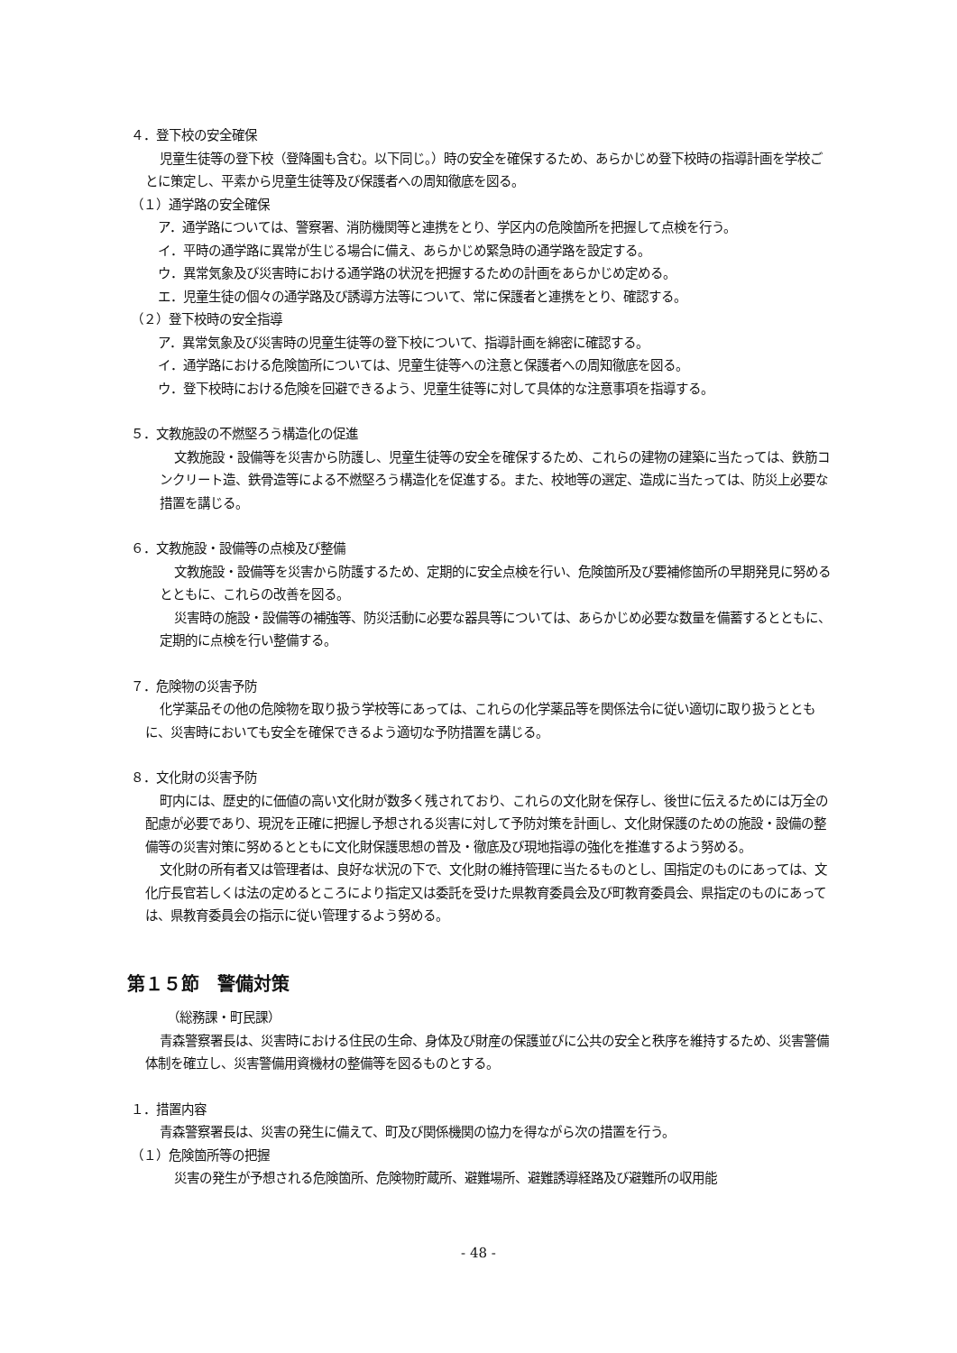４．登下校の安全確保
児童生徒等の登下校（登降園も含む。以下同じ。）時の安全を確保するため、あらかじめ登下校時の指導計画を学校ごとに策定し、平素から児童生徒等及び保護者への周知徹底を図る。
（１）通学路の安全確保
ア．通学路については、警察署、消防機関等と連携をとり、学区内の危険箇所を把握して点検を行う。
イ．平時の通学路に異常が生じる場合に備え、あらかじめ緊急時の通学路を設定する。
ウ．異常気象及び災害時における通学路の状況を把握するための計画をあらかじめ定める。
エ．児童生徒の個々の通学路及び誘導方法等について、常に保護者と連携をとり、確認する。
（２）登下校時の安全指導
ア．異常気象及び災害時の児童生徒等の登下校について、指導計画を綿密に確認する。
イ．通学路における危険箇所については、児童生徒等への注意と保護者への周知徹底を図る。
ウ．登下校時における危険を回避できるよう、児童生徒等に対して具体的な注意事項を指導する。
５．文教施設の不燃堅ろう構造化の促進
文教施設・設備等を災害から防護し、児童生徒等の安全を確保するため、これらの建物の建築に当たっては、鉄筋コンクリート造、鉄骨造等による不燃堅ろう構造化を促進する。また、校地等の選定、造成に当たっては、防災上必要な措置を講じる。
６．文教施設・設備等の点検及び整備
文教施設・設備等を災害から防護するため、定期的に安全点検を行い、危険箇所及び要補修箇所の早期発見に努めるとともに、これらの改善を図る。
災害時の施設・設備等の補強等、防災活動に必要な器具等については、あらかじめ必要な数量を備蓄するとともに、定期的に点検を行い整備する。
７．危険物の災害予防
化学薬品その他の危険物を取り扱う学校等にあっては、これらの化学薬品等を関係法令に従い適切に取り扱うとともに、災害時においても安全を確保できるよう適切な予防措置を講じる。
８．文化財の災害予防
町内には、歴史的に価値の高い文化財が数多く残されており、これらの文化財を保存し、後世に伝えるためには万全の配慮が必要であり、現況を正確に把握し予想される災害に対して予防対策を計画し、文化財保護のための施設・設備の整備等の災害対策に努めるとともに文化財保護思想の普及・徹底及び現地指導の強化を推進するよう努める。
文化財の所有者又は管理者は、良好な状況の下で、文化財の維持管理に当たるものとし、国指定のものにあっては、文化庁長官若しくは法の定めるところにより指定又は委託を受けた県教育委員会及び町教育委員会、県指定のものにあっては、県教育委員会の指示に従い管理するよう努める。
第１５節　警備対策
（総務課・町民課）
青森警察署長は、災害時における住民の生命、身体及び財産の保護並びに公共の安全と秩序を維持するため、災害警備体制を確立し、災害警備用資機材の整備等を図るものとする。
１．措置内容
青森警察署長は、災害の発生に備えて、町及び関係機関の協力を得ながら次の措置を行う。
（１）危険箇所等の把握
災害の発生が予想される危険箇所、危険物貯蔵所、避難場所、避難誘導経路及び避難所の収用能
- 48 -